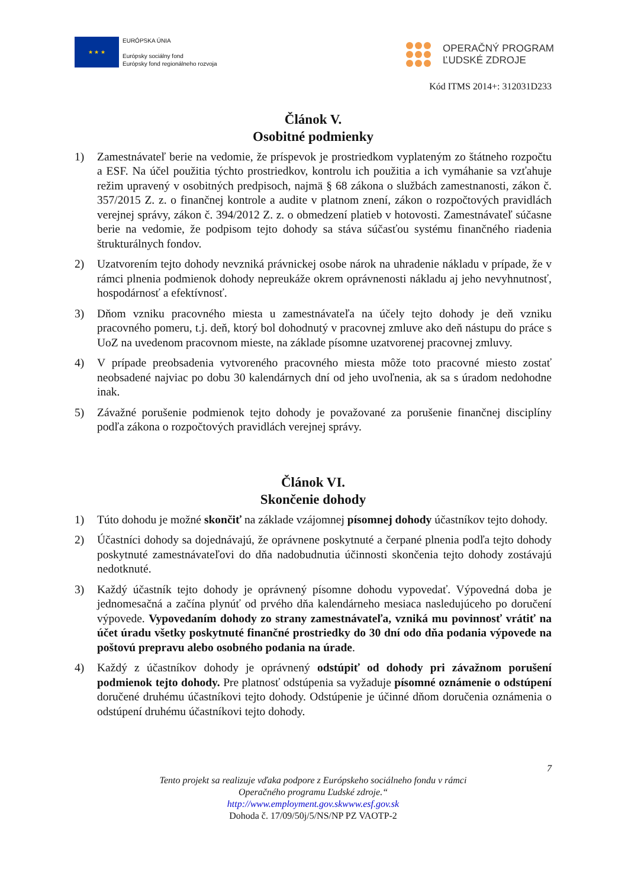★ ★ ★
EURÓPSKA ÚNIA
Európsky sociálny fond
Európsky fond regionálneho rozvoja
OPERAČNÝ PROGRAM
ĽUDSKÉ ZDROJE
Kód ITMS 2014+: 312031D233
Článok V.
Osobitné podmienky
1) Zamestnávateľ berie na vedomie, že príspevok je prostriedkom vyplateným zo štátneho rozpočtu a ESF. Na účel použitia týchto prostriedkov, kontrolu ich použitia a ich vymáhanie sa vzťahuje režim upravený v osobitných predpisoch, najmä § 68 zákona o službách zamestnanosti, zákon č. 357/2015 Z. z. o finančnej kontrole a audite v platnom znení, zákon o rozpočtových pravidlách verejnej správy, zákon č. 394/2012 Z. z. o obmedzení platieb v hotovosti. Zamestnávateľ súčasne berie na vedomie, že podpisom tejto dohody sa stáva súčasťou systému finančného riadenia štrukturálnych fondov.
2) Uzatvorením tejto dohody nevzniká právnickej osobe nárok na uhradenie nákladu v prípade, že v rámci plnenia podmienok dohody nepreukáže okrem oprávnenosti nákladu aj jeho nevyhnutnosť, hospodárnosť a efektívnosť.
3) Dňom vzniku pracovného miesta u zamestnávateľa na účely tejto dohody je deň vzniku pracovného pomeru, t.j. deň, ktorý bol dohodnutý v pracovnej zmluve ako deň nástupu do práce s UoZ na uvedenom pracovnom mieste, na základe písomne uzatvorenej pracovnej zmluvy.
4) V prípade preobsadenia vytvoreného pracovného miesta môže toto pracovné miesto zostať neobsadené najviac po dobu 30 kalendárnych dní od jeho uvoľnenia, ak sa s úradom nedohodne inak.
5) Závažné porušenie podmienok tejto dohody je považované za porušenie finančnej disciplíny podľa zákona o rozpočtových pravidlách verejnej správy.
Článok VI.
Skončenie dohody
1) Túto dohodu je možné skončiť na základe vzájomnej písomnej dohody účastníkov tejto dohody.
2) Účastníci dohody sa dojednávajú, že oprávnene poskytnuté a čerpané plnenia podľa tejto dohody poskytnuté zamestnávateľovi do dňa nadobudnutia účinnosti skončenia tejto dohody zostávajú nedotknuté.
3) Každý účastník tejto dohody je oprávnený písomne dohodu vypovedať. Výpovedná doba je jednomesačná a začína plynúť od prvého dňa kalendárneho mesiaca nasledujúceho po doručení výpovede. Vypovedaním dohody zo strany zamestnávateľa, vzniká mu povinnosť vrátiť na účet úradu všetky poskytnuté finančné prostriedky do 30 dní odo dňa podania výpovede na poštovú prepravu alebo osobného podania na úrade.
4) Každý z účastníkov dohody je oprávnený odstúpiť od dohody pri závažnom porušení podmienok tejto dohody. Pre platnosť odstúpenia sa vyžaduje písomné oznámenie o odstúpení doručené druhému účastníkovi tejto dohody. Odstúpenie je účinné dňom doručenia oznámenia o odstúpení druhému účastníkovi tejto dohody.
7
Tento projekt sa realizuje vďaka podpore z Európskeho sociálneho fondu v rámci
Operačného programu Ľudské zdroje.“
http://www.employment.gov.skwww.esf.gov.sk
Dohoda č. 17/09/50j/5/NS/NP PZ VAOTP-2